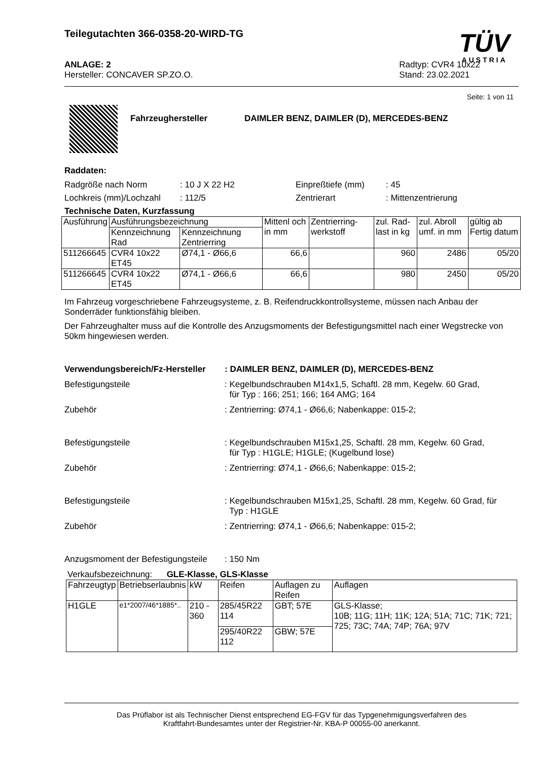Teilegutachten 366-0358-20-WIRD-TG
TÜV
AUSTRIA
ANLAGE: 2
Hersteller: CONCAVER SP.ZO.O.
Radtyp: CVR4 10x22
Stand: 23.02.2021
Seite: 1 von 11
Fahrzeughersteller DAIMLER BENZ, DAIMLER (D), MERCEDES-BENZ
Raddaten:
Radgröße nach Norm: 10 J X 22 H2 Einpreßtiefe (mm): 45
Lochkreis (mm)/Lochzahl: 112/5 Zentrierart: Mittenzentrierung
Technische Daten, Kurzfassung
| Ausführung | Ausführungsbezeichnung | | Mittenl och in mm | Zentrierring-werkstoff | zul. Rad-last in kg | zul. Abroll umf. in mm | gültig ab Fertig datum |
| --- | --- | --- | --- | --- | --- | --- | --- |
| | Kennzeichnung Rad | Kennzeichnung Zentrierring | | | | | |
| 511266645 | CVR4 10x22 ET45 | Ø74,1 - Ø66,6 | 66,6 | | 960 | 2486 | 05/20 |
| 511266645 | CVR4 10x22 ET45 | Ø74,1 - Ø66,6 | 66,6 | | 980 | 2450 | 05/20 |
Im Fahrzeug vorgeschriebene Fahrzeugsysteme, z. B. Reifendruckkontrollsysteme, müssen nach Anbau der Sonderräder funktionsfähig bleiben.
Der Fahrzeughalter muss auf die Kontrolle des Anzugsmoments der Befestigungsmittel nach einer Wegstrecke von 50km hingewiesen werden.
Verwendungsbereich/Fz-Hersteller
: DAIMLER BENZ, DAIMLER (D), MERCEDES-BENZ
Befestigungsteile : Kegelbundschrauben M14x1,5, Schaftl. 28 mm, Kegelw. 60 Grad,
für Typ : 166; 251; 166; 164 AMG; 164
Zubehör : Zentrierring: Ø74,1 - Ø66,6; Nabenkappe: 015-2;
Befestigungsteile : Kegelbundschrauben M15x1,25, Schaftl. 28 mm, Kegelw. 60 Grad,
für Typ : H1GLE; H1GLE; (Kugelbund lose)
Zubehör : Zentrierring: Ø74,1 - Ø66,6; Nabenkappe: 015-2;
Befestigungsteile : Kegelbundschrauben M15x1,25, Schaftl. 28 mm, Kegelw. 60 Grad, für
Typ : H1GLE
Zubehör : Zentrierring: Ø74,1 - Ø66,6; Nabenkappe: 015-2;
Anzugsmoment der Befestigungsteile
: 150 Nm
Verkaufsbezeichnung: GLE-Klasse, GLS-Klasse
| Fahrzeugtyp | Betriebserlaubnis | kW | Reifen | Auflagen zu Reifen | Auflagen |
| --- | --- | --- | --- | --- | --- |
| H1GLE | e1*2007/46*1885*.. | 210 - 360 | 285/45R22 114 | GBT; 57E | GLS-Klasse; 10B; 11G; 11H; 11K; 12A; 51A; 71C; 71K; 721; 725; 73C; 74A; 74P; 76A; 97V |
| | | | 295/40R22 112 | GBW; 57E | |
Das Prüflabor ist als Technischer Dienst entsprechend EG-FGV für das Typgenehmigungsverfahren des
Kraftfahrt-Bundesamtes unter der Registrier-Nr. KBA-P 00055-00 anerkannt.